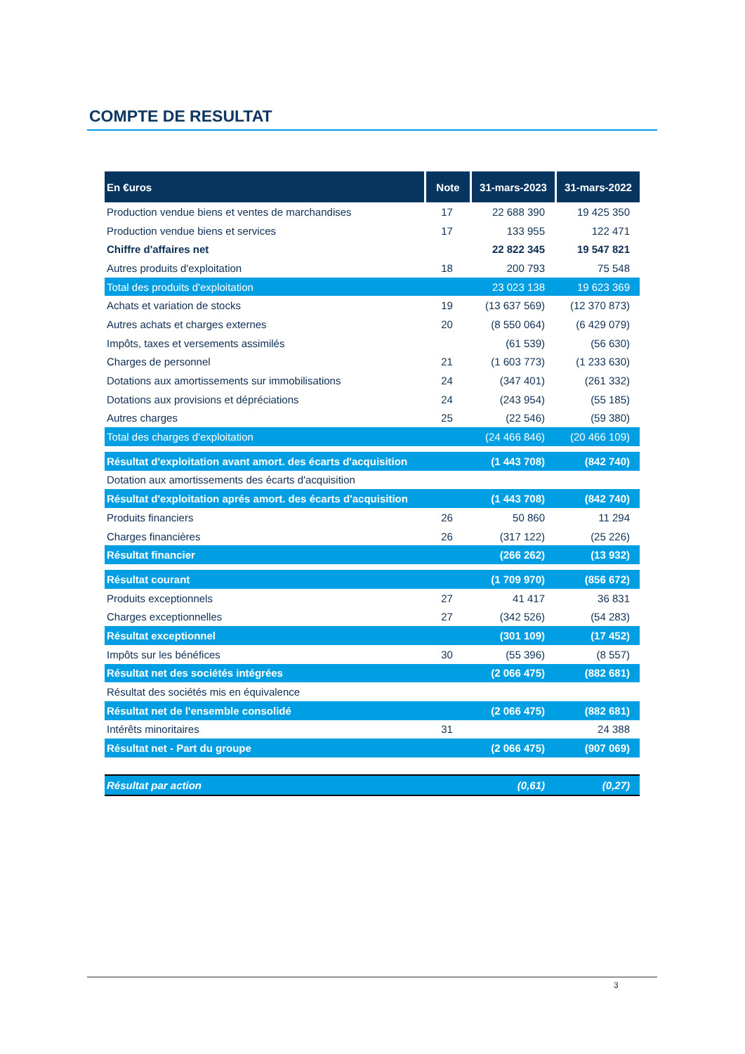COMPTE DE RESULTAT
| En €uros | Note | 31-mars-2023 | 31-mars-2022 |
| --- | --- | --- | --- |
| Production vendue biens et ventes de marchandises | 17 | 22 688 390 | 19 425 350 |
| Production vendue biens et services | 17 | 133 955 | 122 471 |
| Chiffre d'affaires net | | 22 822 345 | 19 547 821 |
| Autres produits d'exploitation | 18 | 200 793 | 75 548 |
| Total des produits d'exploitation | | 23 023 138 | 19 623 369 |
| Achats et variation de stocks | 19 | (13 637 569) | (12 370 873) |
| Autres achats et charges externes | 20 | (8 550 064) | (6 429 079) |
| Impôts, taxes et versements assimilés | | (61 539) | (56 630) |
| Charges de personnel | 21 | (1 603 773) | (1 233 630) |
| Dotations aux amortissements sur immobilisations | 24 | (347 401) | (261 332) |
| Dotations aux provisions et dépréciations | 24 | (243 954) | (55 185) |
| Autres charges | 25 | (22 546) | (59 380) |
| Total des charges d'exploitation | | (24 466 846) | (20 466 109) |
| Résultat d'exploitation avant amort. des écarts d'acquisition | | (1 443 708) | (842 740) |
| Dotation aux amortissements des écarts d'acquisition | | | |
| Résultat d'exploitation aprés amort. des écarts d'acquisition | | (1 443 708) | (842 740) |
| Produits financiers | 26 | 50 860 | 11 294 |
| Charges financières | 26 | (317 122) | (25 226) |
| Résultat financier | | (266 262) | (13 932) |
| Résultat courant | | (1 709 970) | (856 672) |
| Produits exceptionnels | 27 | 41 417 | 36 831 |
| Charges exceptionnelles | 27 | (342 526) | (54 283) |
| Résultat exceptionnel | | (301 109) | (17 452) |
| Impôts sur les bénéfices | 30 | (55 396) | (8 557) |
| Résultat net des sociétés intégrées | | (2 066 475) | (882 681) |
| Résultat des sociétés mis en équivalence | | | |
| Résultat net de l'ensemble consolidé | | (2 066 475) | (882 681) |
| Intérêts minoritaires | 31 | | 24 388 |
| Résultat net - Part du groupe | | (2 066 475) | (907 069) |
| Résultat par action | | (0,61) | (0,27) |
3